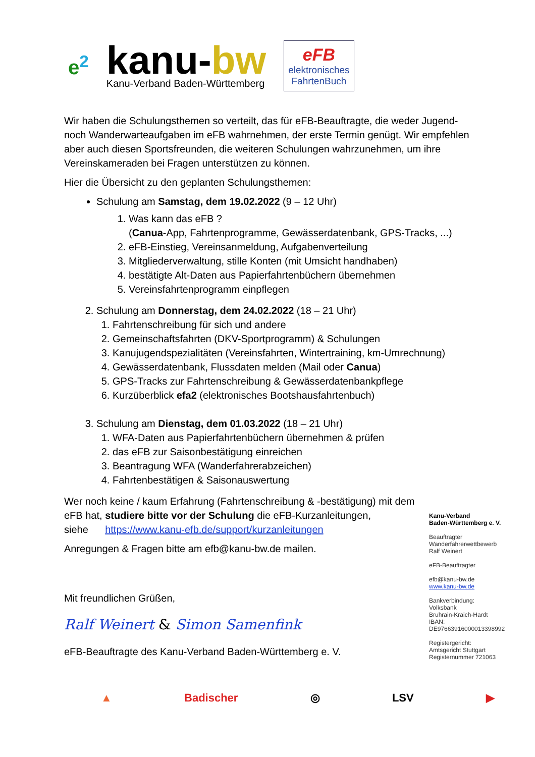e<sup>2</sup>
kanu-bw
Kanu-Verband Baden-Württemberg
eFB
elektronisches
FahrtenBuch
Wir haben die Schulungsthemen so verteilt, das für eFB-Beauftragte, die weder Jugend- noch Wanderwarteaufgaben im eFB wahrnehmen, der erste Termin genügt. Wir empfehlen aber auch diesen Sportsfreunden, die weiteren Schulungen wahrzunehmen, um ihre Vereinskameraden bei Fragen unterstützen zu können.
Hier die Übersicht zu den geplanten Schulungsthemen:
Schulung am Samstag, dem 19.02.2022 (9 – 12 Uhr)
1. Was kann das eFB ?
(Canua-App, Fahrtenprogramme, Gewässerdatenbank, GPS-Tracks, ...)
2. eFB-Einstieg, Vereinsanmeldung, Aufgabenverteilung
3. Mitgliederverwaltung, stille Konten (mit Umsicht handhaben)
4. bestätigte Alt-Daten aus Papierfahrtenbüchern übernehmen
5. Vereinsfahrtenprogramm einpflegen
2. Schulung am Donnerstag, dem 24.02.2022 (18 – 21 Uhr)
1. Fahrtenschreibung für sich und andere
2. Gemeinschaftsfahrten (DKV-Sportprogramm) & Schulungen
3. Kanujugendspezialitäten (Vereinsfahrten, Wintertraining, km-Umrechnung)
4. Gewässerdatenbank, Flussdaten melden (Mail oder Canua)
5. GPS-Tracks zur Fahrtenschreibung & Gewässerdatenbankpflege
6. Kurzüberblick efa2 (elektronisches Bootshausfahrtenbuch)
3. Schulung am Dienstag, dem 01.03.2022 (18 – 21 Uhr)
1. WFA-Daten aus Papierfahrtenbüchern übernehmen & prüfen
2. das eFB zur Saisonbestätigung einreichen
3. Beantragung WFA (Wanderfahrerabzeichen)
4. Fahrtenbestätigen & Saisonauswertung
Wer noch keine / kaum Erfahrung (Fahrtenschreibung & -bestätigung) mit dem eFB hat, studiere bitte vor der Schulung die eFB-Kurzanleitungen,
siehe https://www.kanu-efb.de/support/kurzanleitungen
Anregungen & Fragen bitte am efb@kanu-bw.de mailen.
Mit freundlichen Grüßen,
Ralf Weinert & Simon Samenfink
eFB-Beauftragte des Kanu-Verband Baden-Württemberg e. V.
Kanu-Verband
Baden-Württemberg e. V.
Beauftragter
Wanderfahrerwettbewerb
Ralf Weinert
eFB-Beauftragter
efb@kanu-bw.de
www.kanu-bw.de
Bankverbindung:
Volksbank
Bruhrain-Kraich-Hardt
IBAN:
DE97663916000013398992
Registergericht:
Amtsgericht Stuttgart
Registernummer 721063
▲ Badischer ◎ LSV ▶